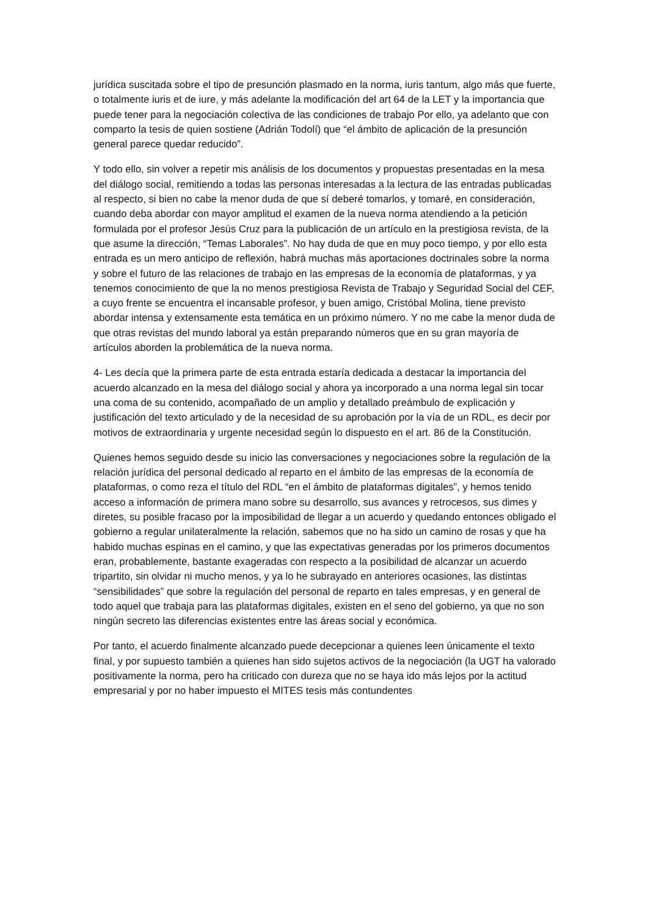jurídica suscitada sobre el tipo de presunción plasmado en la norma, iuris tantum, algo más que fuerte, o totalmente iuris et de iure, y más adelante la modificación del art 64 de la LET y la importancia que puede tener para la negociación colectiva de las condiciones de trabajo Por ello, ya adelanto que con comparto la tesis de quien sostiene (Adrián Todolí) que “el ámbito de aplicación de la presunción general parece quedar reducido”.
Y todo ello, sin volver a repetir mis análisis de los documentos y propuestas presentadas en la mesa del diálogo social, remitiendo a todas las personas interesadas a la lectura de las entradas publicadas al respecto, si bien no cabe la menor duda de que sí deberé tomarlos, y tomaré, en consideración, cuando deba abordar con mayor amplitud el examen de la nueva norma atendiendo a la petición formulada por el profesor Jesús Cruz para la publicación de un artículo en la prestigiosa revista, de la que asume la dirección, “Temas Laborales”. No hay duda de que en muy poco tiempo, y por ello esta entrada es un mero anticipo de reflexión, habrá muchas más aportaciones doctrinales sobre la norma y sobre el futuro de las relaciones de trabajo en las empresas de la economía de plataformas, y ya tenemos conocimiento de que la no menos prestigiosa Revista de Trabajo y Seguridad Social del CEF, a cuyo frente se encuentra el incansable profesor, y buen amigo, Cristóbal Molina, tiene previsto abordar intensa y extensamente esta temática en un próximo número. Y no me cabe la menor duda de que otras revistas del mundo laboral ya están preparando números que en su gran mayoría de artículos aborden la problemática de la nueva norma.
4- Les decía que la primera parte de esta entrada estaría dedicada a destacar la importancia del acuerdo alcanzado en la mesa del diálogo social y ahora ya incorporado a una norma legal sin tocar una coma de su contenido, acompañado de un amplio y detallado preámbulo de explicación y justificación del texto articulado y de la necesidad de su aprobación por la vía de un RDL, es decir por motivos de extraordinaria y urgente necesidad según lo dispuesto en el art. 86 de la Constitución.
Quienes hemos seguido desde su inicio las conversaciones y negociaciones sobre la regulación de la relación jurídica del personal dedicado al reparto en el ámbito de las empresas de la economía de plataformas, o como reza el título del RDL “en el ámbito de plataformas digitales”, y hemos tenido acceso a información de primera mano sobre su desarrollo, sus avances y retrocesos, sus dimes y diretes, su posible fracaso por la imposibilidad de llegar a un acuerdo y quedando entonces obligado el gobierno a regular unilateralmente la relación, sabemos que no ha sido un camino de rosas y que ha habido muchas espinas en el camino, y que las expectativas generadas por los primeros documentos eran, probablemente, bastante exageradas con respecto a la posibilidad de alcanzar un acuerdo tripartito, sin olvidar ni mucho menos, y ya lo he subrayado en anteriores ocasiones, las distintas “sensibilidades” que sobre la regulación del personal de reparto en tales empresas, y en general de todo aquel que trabaja para las plataformas digitales, existen en el seno del gobierno, ya que no son ningún secreto las diferencias existentes entre las áreas social y económica.
Por tanto, el acuerdo finalmente alcanzado puede decepcionar a quienes leen únicamente el texto final, y por supuesto también a quienes han sido sujetos activos de la negociación (la UGT ha valorado positivamente la norma, pero ha criticado con dureza que no se haya ido más lejos por la actitud empresarial y por no haber impuesto el MITES tesis más contundentes